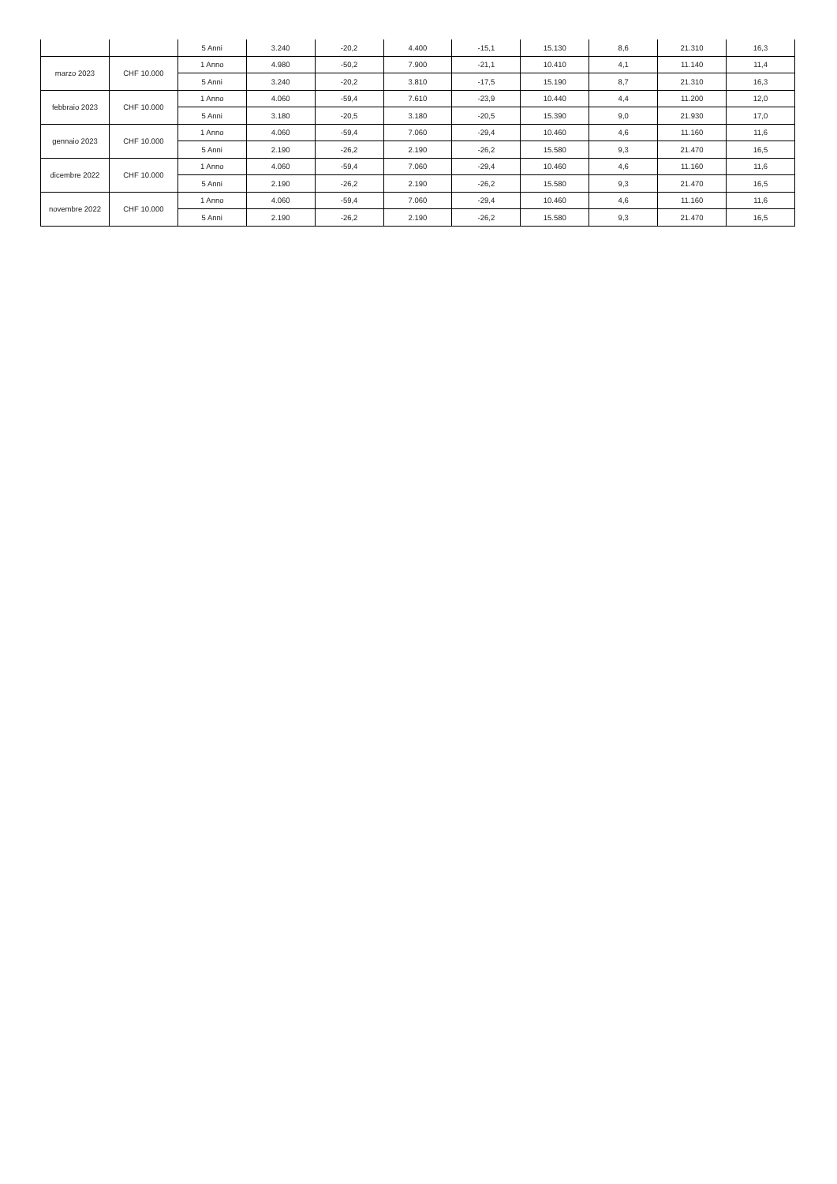| | | 5 Anni | 3.240 | -20,2 | 4.400 | -15,1 | 15.130 | 8,6 | 21.310 | 16,3 |
| marzo 2023 | CHF 10.000 | 1 Anno | 4.980 | -50,2 | 7.900 | -21,1 | 10.410 | 4,1 | 11.140 | 11,4 |
| | | 5 Anni | 3.240 | -20,2 | 3.810 | -17,5 | 15.190 | 8,7 | 21.310 | 16,3 |
| febbraio 2023 | CHF 10.000 | 1 Anno | 4.060 | -59,4 | 7.610 | -23,9 | 10.440 | 4,4 | 11.200 | 12,0 |
| | | 5 Anni | 3.180 | -20,5 | 3.180 | -20,5 | 15.390 | 9,0 | 21.930 | 17,0 |
| gennaio 2023 | CHF 10.000 | 1 Anno | 4.060 | -59,4 | 7.060 | -29,4 | 10.460 | 4,6 | 11.160 | 11,6 |
| | | 5 Anni | 2.190 | -26,2 | 2.190 | -26,2 | 15.580 | 9,3 | 21.470 | 16,5 |
| dicembre 2022 | CHF 10.000 | 1 Anno | 4.060 | -59,4 | 7.060 | -29,4 | 10.460 | 4,6 | 11.160 | 11,6 |
| | | 5 Anni | 2.190 | -26,2 | 2.190 | -26,2 | 15.580 | 9,3 | 21.470 | 16,5 |
| novembre 2022 | CHF 10.000 | 1 Anno | 4.060 | -59,4 | 7.060 | -29,4 | 10.460 | 4,6 | 11.160 | 11,6 |
| | | 5 Anni | 2.190 | -26,2 | 2.190 | -26,2 | 15.580 | 9,3 | 21.470 | 16,5 |